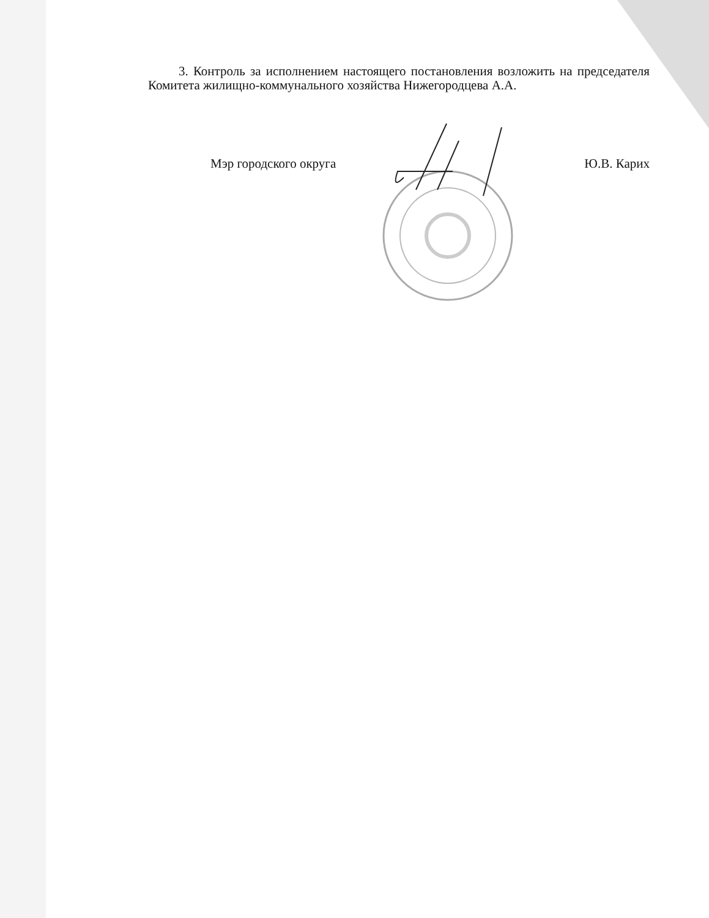3. Контроль за исполнением настоящего постановления возложить на председателя Комитета жилищно-коммунального хозяйства Нижегородцева А.А.
Мэр городского округа Ю.В. Карих